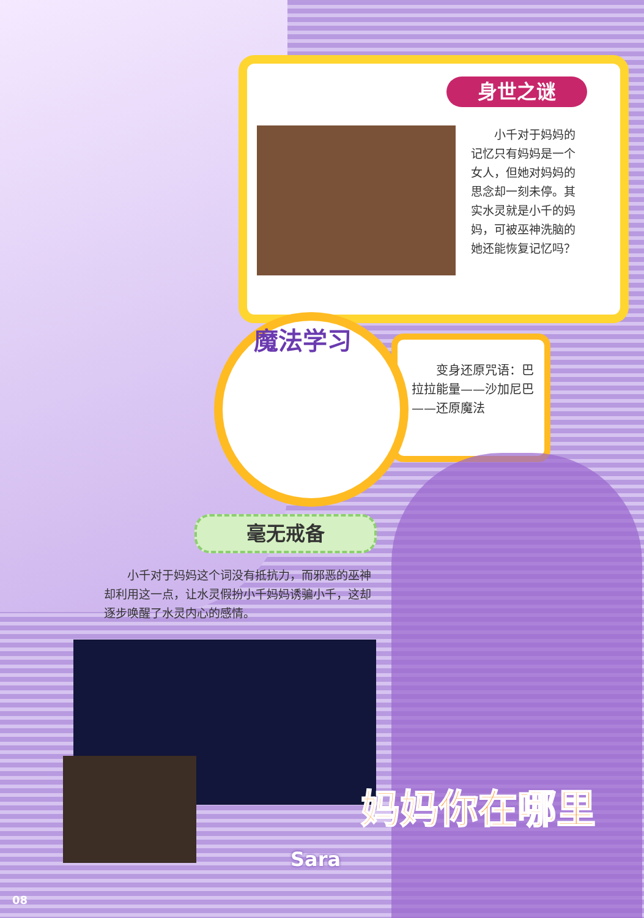身世之谜
　　小千对于妈妈的记忆只有妈妈是一个女人，但她对妈妈的思念却一刻未停。其实水灵就是小千的妈妈，可被巫神洗脑的她还能恢复记忆吗？
魔法学习
　　变身还原咒语：巴拉拉能量——沙加尼巴——还原魔法
毫无戒备
　　小千对于妈妈这个词没有抵抗力，而邪恶的巫神却利用这一点，让水灵假扮小千妈妈诱骗小千，这却逐步唤醒了水灵内心的感情。
Sara
妈妈你在哪里
08